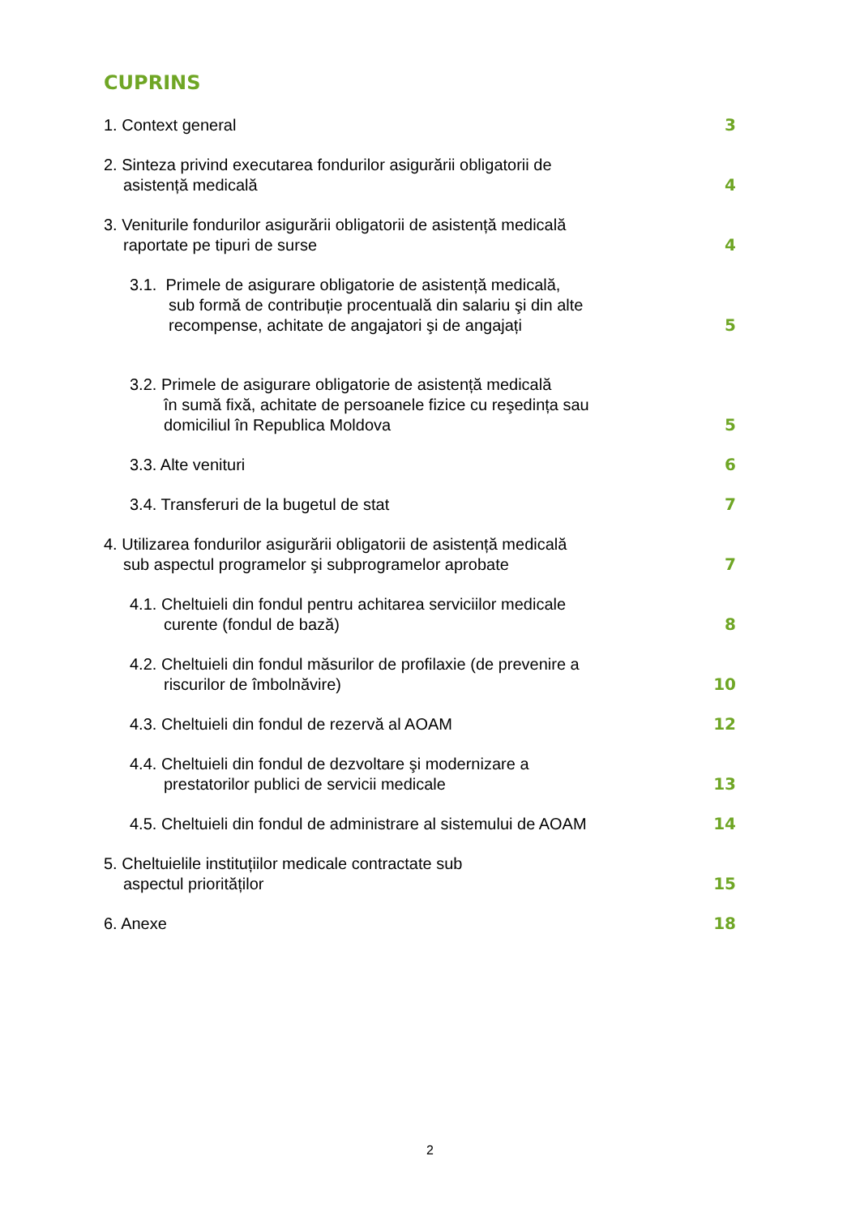CUPRINS
1. Context general
3
2. Sinteza privind executarea fondurilor asigurării obligatorii de
asistență medicală
4
3. Veniturile fondurilor asigurării obligatorii de asistență medicală
raportate pe tipuri de surse
4
3.1. Primele de asigurare obligatorie de asistență medicală,
sub formă de contribuție procentuală din salariu şi din alte
recompense, achitate de angajatori şi de angajați
5
3.2. Primele de asigurare obligatorie de asistență medicală
în sumă fixă, achitate de persoanele fizice cu reşedința sau
domiciliul în Republica Moldova
5
3.3. Alte venituri
6
3.4. Transferuri de la bugetul de stat
7
4. Utilizarea fondurilor asigurării obligatorii de asistență medicală
sub aspectul programelor şi subprogramelor aprobate
7
4.1. Cheltuieli din fondul pentru achitarea serviciilor medicale
curente (fondul de bază)
8
4.2. Cheltuieli din fondul măsurilor de profilaxie (de prevenire a
riscurilor de îmbolnăvire)
10
4.3. Cheltuieli din fondul de rezervă al AOAM
12
4.4. Cheltuieli din fondul de dezvoltare şi modernizare a
prestatorilor publici de servicii medicale
13
4.5. Cheltuieli din fondul de administrare al sistemului de AOAM
14
5. Cheltuielile instituțiilor medicale contractate sub
aspectul priorităților
15
6. Anexe
18
2